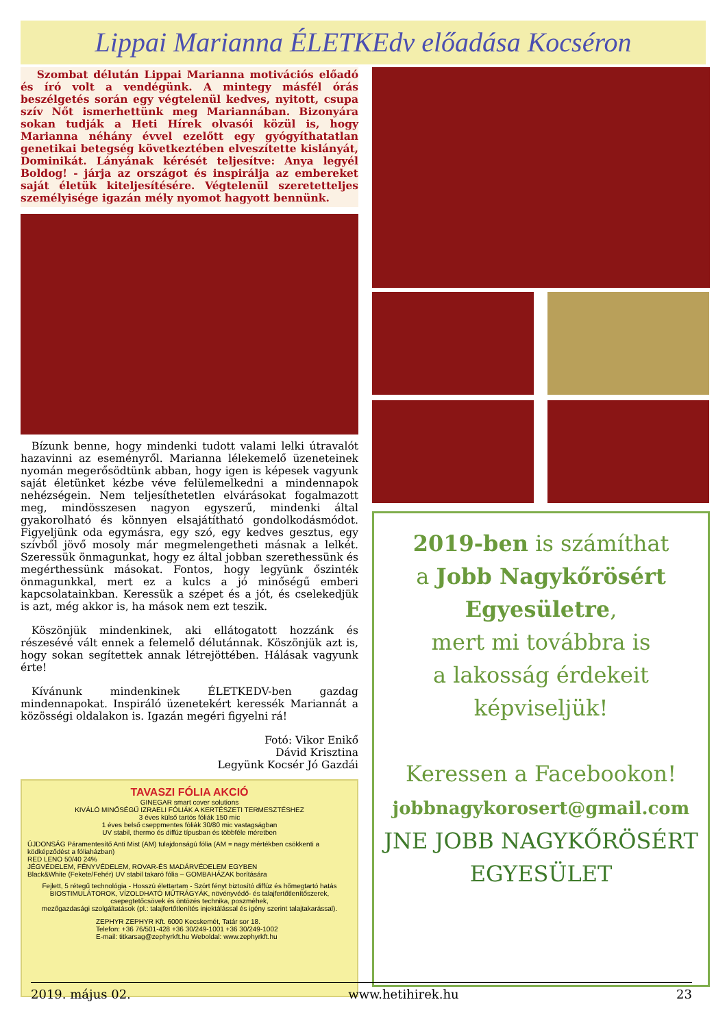Lippai Marianna ÉLETKEdv előadása Kocséron
Szombat délután Lippai Marianna motivációs előadó és író volt a vendégünk. A mintegy másfél órás beszélgetés során egy végtelenül kedves, nyitott, csupa szív Nőt ismerhettünk meg Mariannában. Bizonyára sokan tudják a Heti Hírek olvasói közül is, hogy Marianna néhány évvel ezelőtt egy gyógyíthatatlan genetikai betegség következtében elveszítette kislányát, Dominikát. Lányának kérését teljesítve: Anya legyél Boldog! - járja az országot és inspirálja az embereket saját életük kiteljesítésére. Végtelenül szeretetteljes személyisége igazán mély nyomot hagyott bennünk.
Bízunk benne, hogy mindenki tudott valami lelki útravalót hazavinni az eseményről. Marianna lélekemelő üzeneteinek nyomán megerősödtünk abban, hogy igen is képesek vagyunk saját életünket kézbe véve felülemelkedni a mindennapok nehézségein. Nem teljesíthetetlen elvárásokat fogalmazott meg, mindösszesen nagyon egyszerű, mindenki által gyakorolható és könnyen elsajátítható gondolkodásmódot. Figyeljünk oda egymásra, egy szó, egy kedves gesztus, egy szívből jövő mosoly már megmelengetheti másnak a lelkét. Szeressük önmagunkat, hogy ez által jobban szerethessünk és megérthessünk másokat. Fontos, hogy legyünk őszinték önmagunkkal, mert ez a kulcs a jó minőségű emberi kapcsolatainkban. Keressük a szépet és a jót, és cselekedjük is azt, még akkor is, ha mások nem ezt teszik.
Köszönjük mindenkinek, aki ellátogatott hozzánk és részesévé vált ennek a felemelő délutánnak. Köszönjük azt is, hogy sokan segítettek annak létrejöttében. Hálásak vagyunk érte!
Kívánunk mindenkinek ÉLETKEDV-ben gazdag mindennapokat. Inspiráló üzenetekért keressék Mariannát a közösségi oldalakon is. Igazán megéri figyelni rá!
Fotó: Vikor Enikő
Dávid Krisztina
Legyünk Kocsér Jó Gazdái
TAVASZI FÓLIA AKCIÓ
GINEGAR smart cover solutions
KIVÁLÓ MINŐSÉGŰ IZRAELI FÓLIÁK A KERTÉSZETI TERMESZTÉSHEZ
3 éves külső tartós fóliák 150 mic
1 éves belső cseppmentes fóliák 30/80 mic vastagságban
UV stabil, thermo és diffúz típusban és többféle méretben
ÚJDONSÁG Páramentesítő Anti Mist (AM) tulajdonságú fólia (AM = nagy mértékben csökkenti a ködképződést a fóliaházban)
RED LENO 50/40 24%
JÉGVÉDELEM, FÉNYVÉDELEM, ROVAR-ÉS MADÁRVÉDELEM EGYBEN
Black&White (Fekete/Fehér) UV stabil takaró fólia – GOMBAHÁZAK borítására
Fejlett, 5 rétegű technológia - Hosszú élettartam - Szórt fényt biztosító diffúz és hőmegtartó hatás
BIOSTIMULÁTOROK, VÍZOLDHATÓ MŰTRÁGYÁK, növényvédő- és talajfertőtlenítőszerek,
csepegtetőcsövek és öntözés technika, poszméhek,
mezőgazdasági szolgáltatások (pl.: talajfertőtlenítés injektálással és igény szerint talajtakarással).
ZEPHYR ZEPHYR Kft. 6000 Kecskemét, Tatár sor 18.
Telefon: +36 76/501-428 +36 30/249-1001 +36 30/249-1002
E-mail: titkarsag@zephyrkft.hu Weboldal: www.zephyrkft.hu
2019-ben is számíthat
a Jobb Nagykőrösért Egyesületre,
mert mi továbbra is
a lakosság érdekeit
képviseljük!
Keressen a Facebookon!
jobbnagykorosert@gmail.com
JNE JOBB NAGYKŐRÖSÉRT EGYESÜLET
2019. május 02. www.hetihirek.hu 23